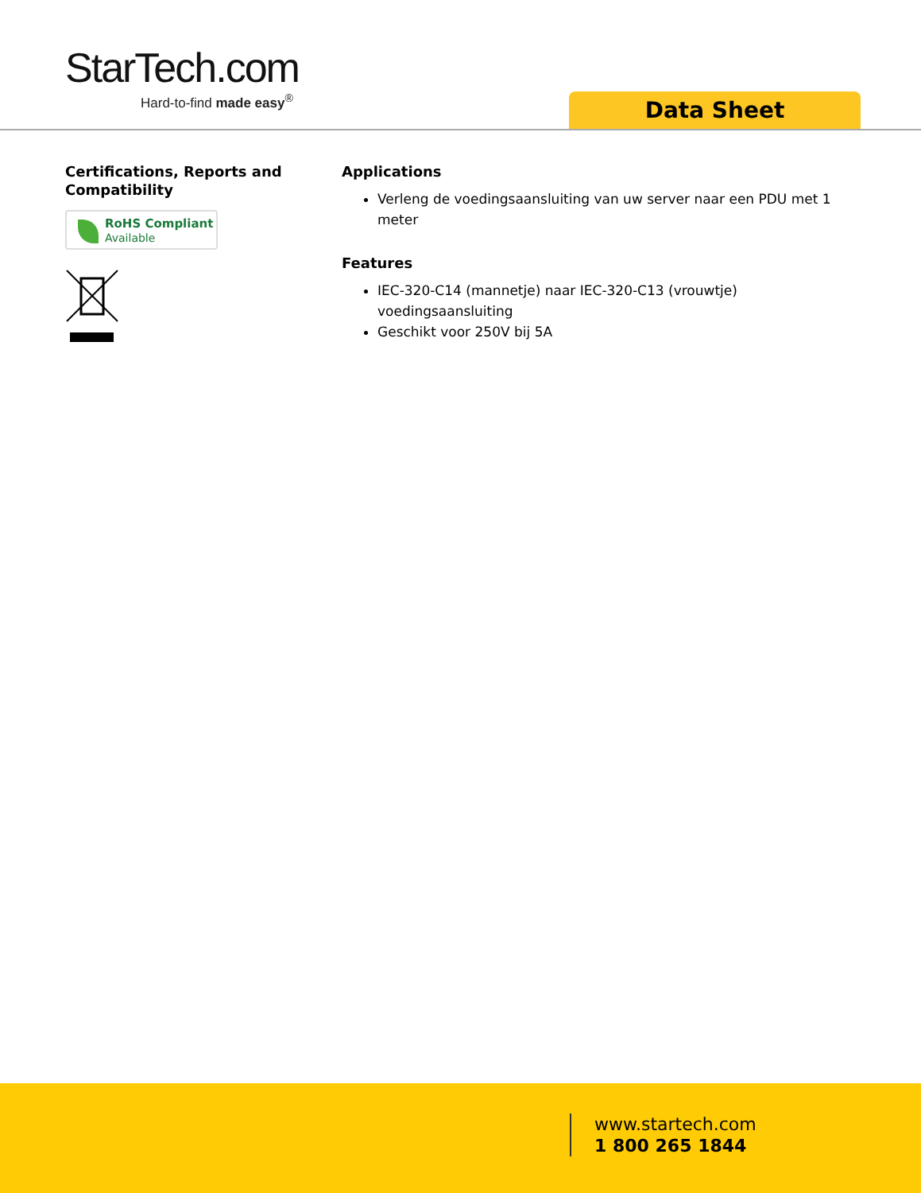StarTech.com
Hard-to-find made easy<sup>®</sup>
Data Sheet
Certifications, Reports and Compatibility
RoHS Compliant
Available
Applications
Verleng de voedingsaansluiting van uw server naar een PDU met 1 meter
Features
IEC-320-C14 (mannetje) naar IEC-320-C13 (vrouwtje) voedingsaansluiting
Geschikt voor 250V bij 5A
www.startech.com
1 800 265 1844